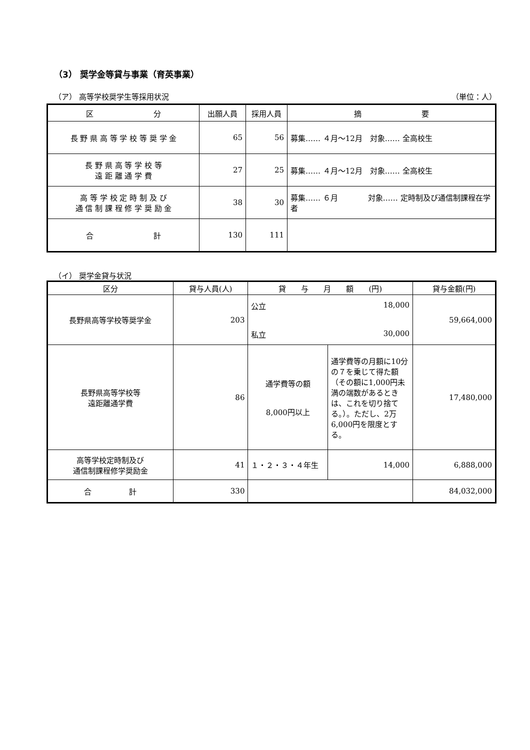（3） 奨学金等貸与事業（育英事業）
（ア） 高等学校奨学生等採用状況 （単位：人）
| 区 分 | 出願人員 | 採用人員 | 摘 要 |
| --- | --- | --- | --- |
| 長 野 県 高 等 学 校 等 奨 学 金 | 65 | 56 | 募集…… ４月～12月 対象…… 全高校生 |
| 長 野 県 高 等 学 校 等 遠 距 離 通 学 費 | 27 | 25 | 募集…… ４月～12月 対象…… 全高校生 |
| 高 等 学 校 定 時 制 及 び 通 信 制 課 程 修 学 奨 励 金 | 38 | 30 | 募集…… ６月 対象…… 定時制及び通信制課程在学者 |
| 合 計 | 130 | 111 | |
（イ） 奨学金貸与状況
| 区分 | 貸与人員(人) | 貸 与 月 額 (円) | | 貸与金額(円) |
| --- | --- | --- | --- | --- |
| 長野県高等学校等奨学金 | 203 | 公立 18,000 私立 30,000 | | 59,664,000 |
| 長野県高等学校等 遠距離通学費 | 86 | 通学費等の額 8,000円以上 | 通学費等の月額に10分の７を乗じて得た額（その額に1,000円未満の端数があるときは、これを切り捨てる。）。ただし、2万6,000円を限度とする。 | 17,480,000 |
| 高等学校定時制及び 通信制課程修学奨励金 | 41 | １・２・３・４年生 | 14,000 | 6,888,000 |
| 合 計 | 330 | | | 84,032,000 |